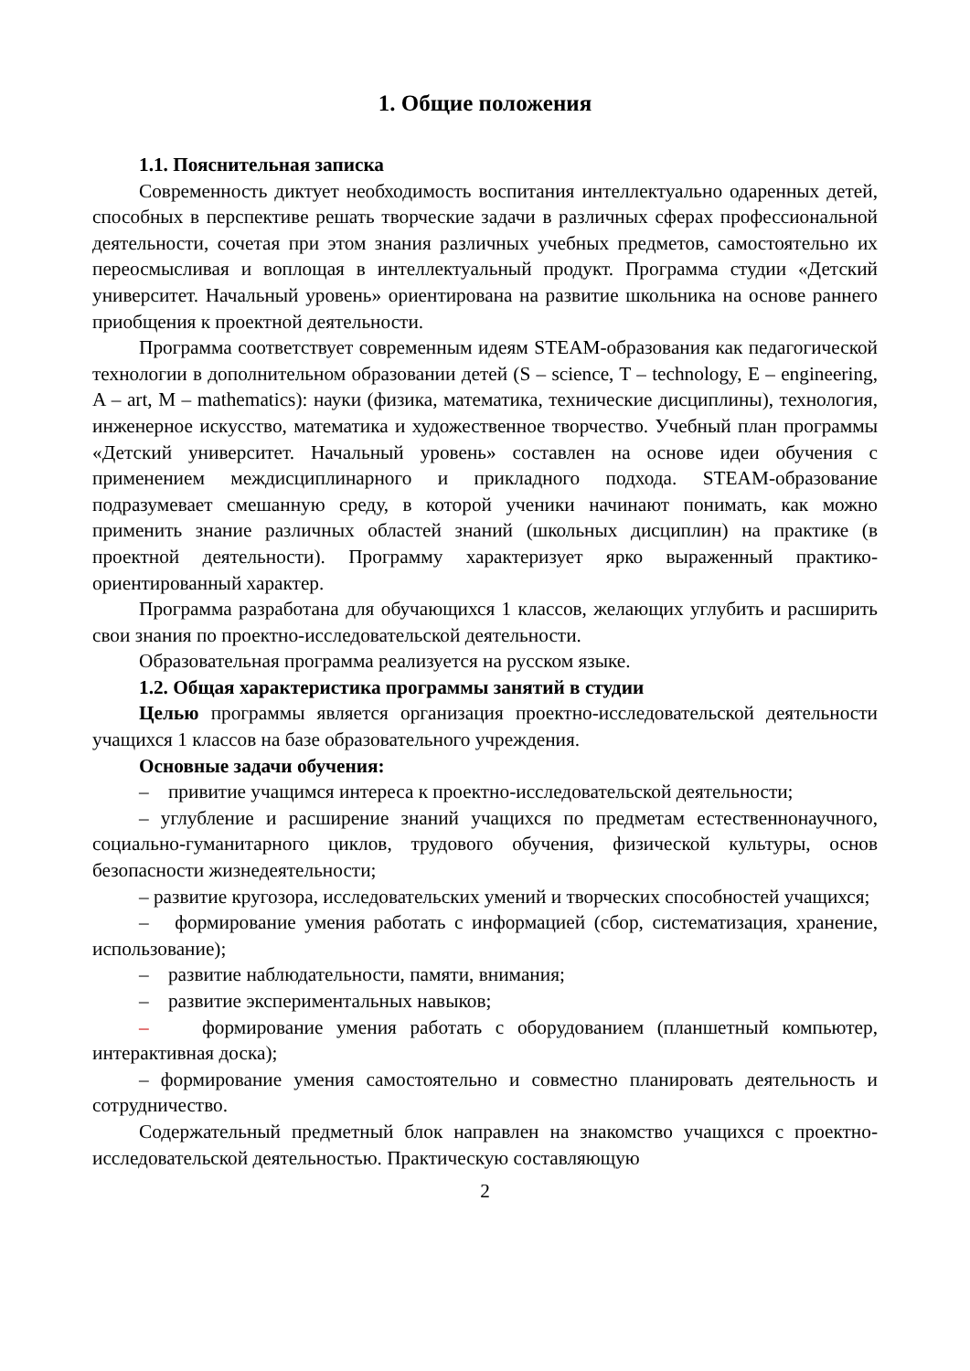1. Общие положения
1.1. Пояснительная записка
Современность диктует необходимость воспитания интеллектуально одаренных детей, способных в перспективе решать творческие задачи в различных сферах профессиональной деятельности, сочетая при этом знания различных учебных предметов, самостоятельно их переосмысливая и воплощая в интеллектуальный продукт. Программа студии «Детский университет. Начальный уровень» ориентирована на развитие школьника на основе раннего приобщения к проектной деятельности.
Программа соответствует современным идеям STEAM-образования как педагогической технологии в дополнительном образовании детей (S – science, T – technology, E – engineering, A – art, M – mathematics): науки (физика, математика, технические дисциплины), технология, инженерное искусство, математика и художественное творчество. Учебный план программы «Детский университет. Начальный уровень» составлен на основе идеи обучения с применением междисциплинарного и прикладного подхода. STEAM-образование подразумевает смешанную среду, в которой ученики начинают понимать, как можно применить знание различных областей знаний (школьных дисциплин) на практике (в проектной деятельности). Программу характеризует ярко выраженный практико-ориентированный характер.
Программа разработана для обучающихся 1 классов, желающих углубить и расширить свои знания по проектно-исследовательской деятельности.
Образовательная программа реализуется на русском языке.
1.2. Общая характеристика программы занятий в студии
Целью программы является организация проектно-исследовательской деятельности учащихся 1 классов на базе образовательного учреждения.
Основные задачи обучения:
– привитие учащимся интереса к проектно-исследовательской деятельности;
– углубление и расширение знаний учащихся по предметам естественнонаучного, социально-гуманитарного циклов, трудового обучения, физической культуры, основ безопасности жизнедеятельности;
– развитие кругозора, исследовательских умений и творческих способностей учащихся;
– формирование умения работать с информацией (сбор, систематизация, хранение, использование);
– развитие наблюдательности, памяти, внимания;
– развитие экспериментальных навыков;
– формирование умения работать с оборудованием (планшетный компьютер, интерактивная доска);
– формирование умения самостоятельно и совместно планировать деятельность и сотрудничество.
Содержательный предметный блок направлен на знакомство учащихся с проектно-исследовательской деятельностью. Практическую составляющую
2